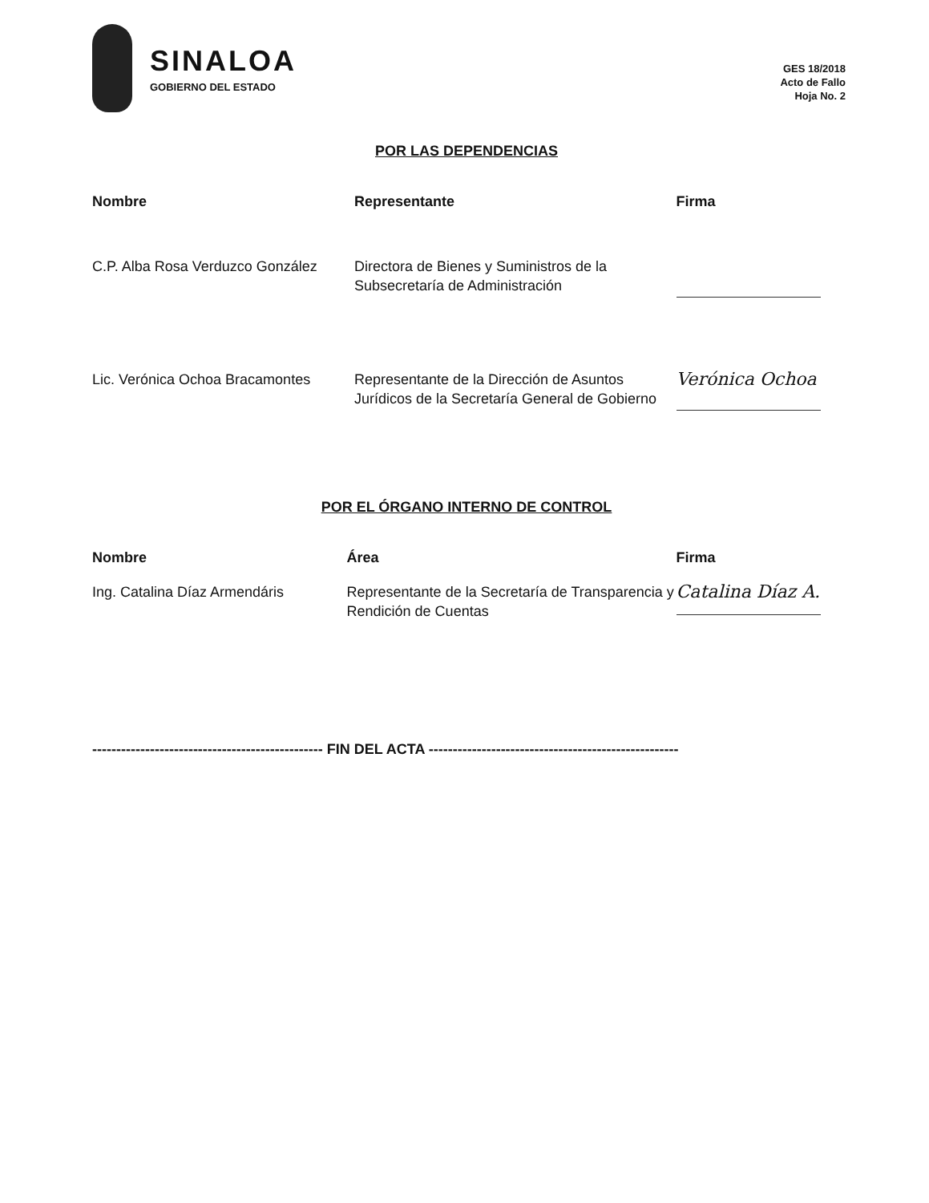SINALOA
GOBIERNO DEL ESTADO
GES 18/2018
Acto de Fallo
Hoja No. 2
POR LAS DEPENDENCIAS
| Nombre | Representante | Firma |
| --- | --- | --- |
| C.P. Alba Rosa Verduzco González | Directora de Bienes y Suministros de la Subsecretaría de Administración | |
| Lic. Verónica Ochoa Bracamontes | Representante de la Dirección de Asuntos Jurídicos de la Secretaría General de Gobierno | Verónica Ochoa |
POR EL ÓRGANO INTERNO DE CONTROL
| Nombre | Área | Firma |
| --- | --- | --- |
| Ing. Catalina Díaz Armendáris | Representante de la Secretaría de Transparencia y Rendición de Cuentas | Catalina Díaz A. |
------------------------------------------------ FIN DEL ACTA ----------------------------------------------------